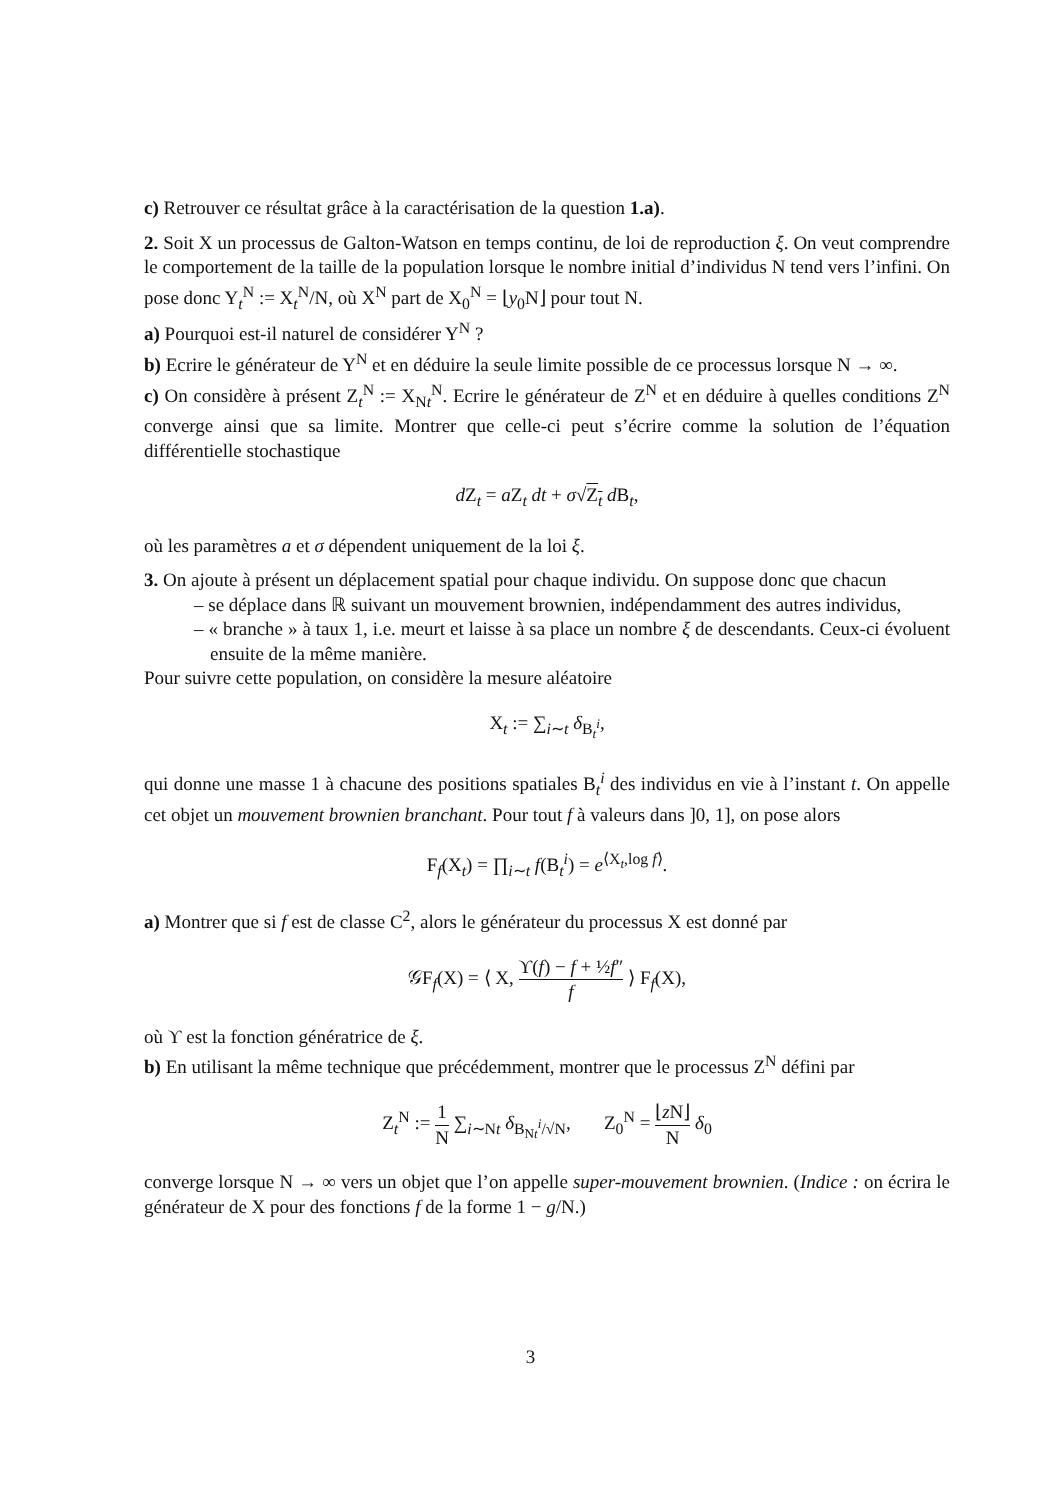c) Retrouver ce résultat grâce à la caractérisation de la question 1.a).
2. Soit X un processus de Galton-Watson en temps continu, de loi de reproduction ξ. On veut comprendre le comportement de la taille de la population lorsque le nombre initial d’individus N tend vers l’infini. On pose donc Y<sub>t</sub><sup>N</sup> := X<sub>t</sub><sup>N</sup>/N, où X<sup>N</sup> part de X<sub>0</sub><sup>N</sup> = ⌊y<sub>0</sub>N⌋ pour tout N.
a) Pourquoi est-il naturel de considérer Y<sup>N</sup> ?
b) Ecrire le générateur de Y<sup>N</sup> et en déduire la seule limite possible de ce processus lorsque N → ∞.
c) On considère à présent Z<sub>t</sub><sup>N</sup> := X<sub>Nt</sub><sup>N</sup>. Ecrire le générateur de Z<sup>N</sup> et en déduire à quelles conditions Z<sup>N</sup> converge ainsi que sa limite. Montrer que celle-ci peut s’écrire comme la solution de l’équation différentielle stochastique
d Z<sub>t</sub> = a Z<sub>t</sub> dt + σ√Z<sub>t</sub> d B<sub>t</sub>,
où les paramètres a et σ dépendent uniquement de la loi ξ.
3. On ajoute à présent un déplacement spatial pour chaque individu. On suppose donc que chacun
– se déplace dans ℝ suivant un mouvement brownien, indépendamment des autres individus,
– « branche » à taux 1, i.e. meurt et laisse à sa place un nombre ξ de descendants. Ceux-ci évoluent ensuite de la même manière.
Pour suivre cette population, on considère la mesure aléatoire
X<sub>t</sub> := ∑<sub>i∼t</sub> δ<sub>B<sub>t</sub><sup>i</sup></sub>,
qui donne une masse 1 à chacune des positions spatiales B<sub>t</sub><sup>i</sup> des individus en vie à l’instant t. On appelle cet objet un mouvement brownien branchant. Pour tout f à valeurs dans ]0, 1], on pose alors
F<sub>f</sub>(X<sub>t</sub>) = ∏<sub>i∼t</sub> f(B<sub>t</sub><sup>i</sup>) = e<sup>⟨X<sub>t</sub>,log f⟩</sup>.
a) Montrer que si f est de classe C<sup>2</sup>, alors le générateur du processus X est donné par
𝒢F<sub>f</sub>(X) = ⟨ X, ϒ(f) − f + ½f″ f ⟩ F<sub>f</sub>(X),
où ϒ est la fonction génératrice de ξ.
b) En utilisant la même technique que précédemment, montrer que le processus Z<sup>N</sup> défini par
Z<sub>t</sub><sup>N</sup> := 1 N ∑<sub>i∼Nt</sub> δ<sub>B<sub>Nt</sub><sup>i</sup>/√N</sub>, Z<sub>0</sub><sup>N</sup> = ⌊z N⌋ N δ<sub>0</sub>
converge lorsque N → ∞ vers un objet que l’on appelle super-mouvement brownien. (Indice : on écrira le générateur de X pour des fonctions f de la forme 1 − g/N.)
3